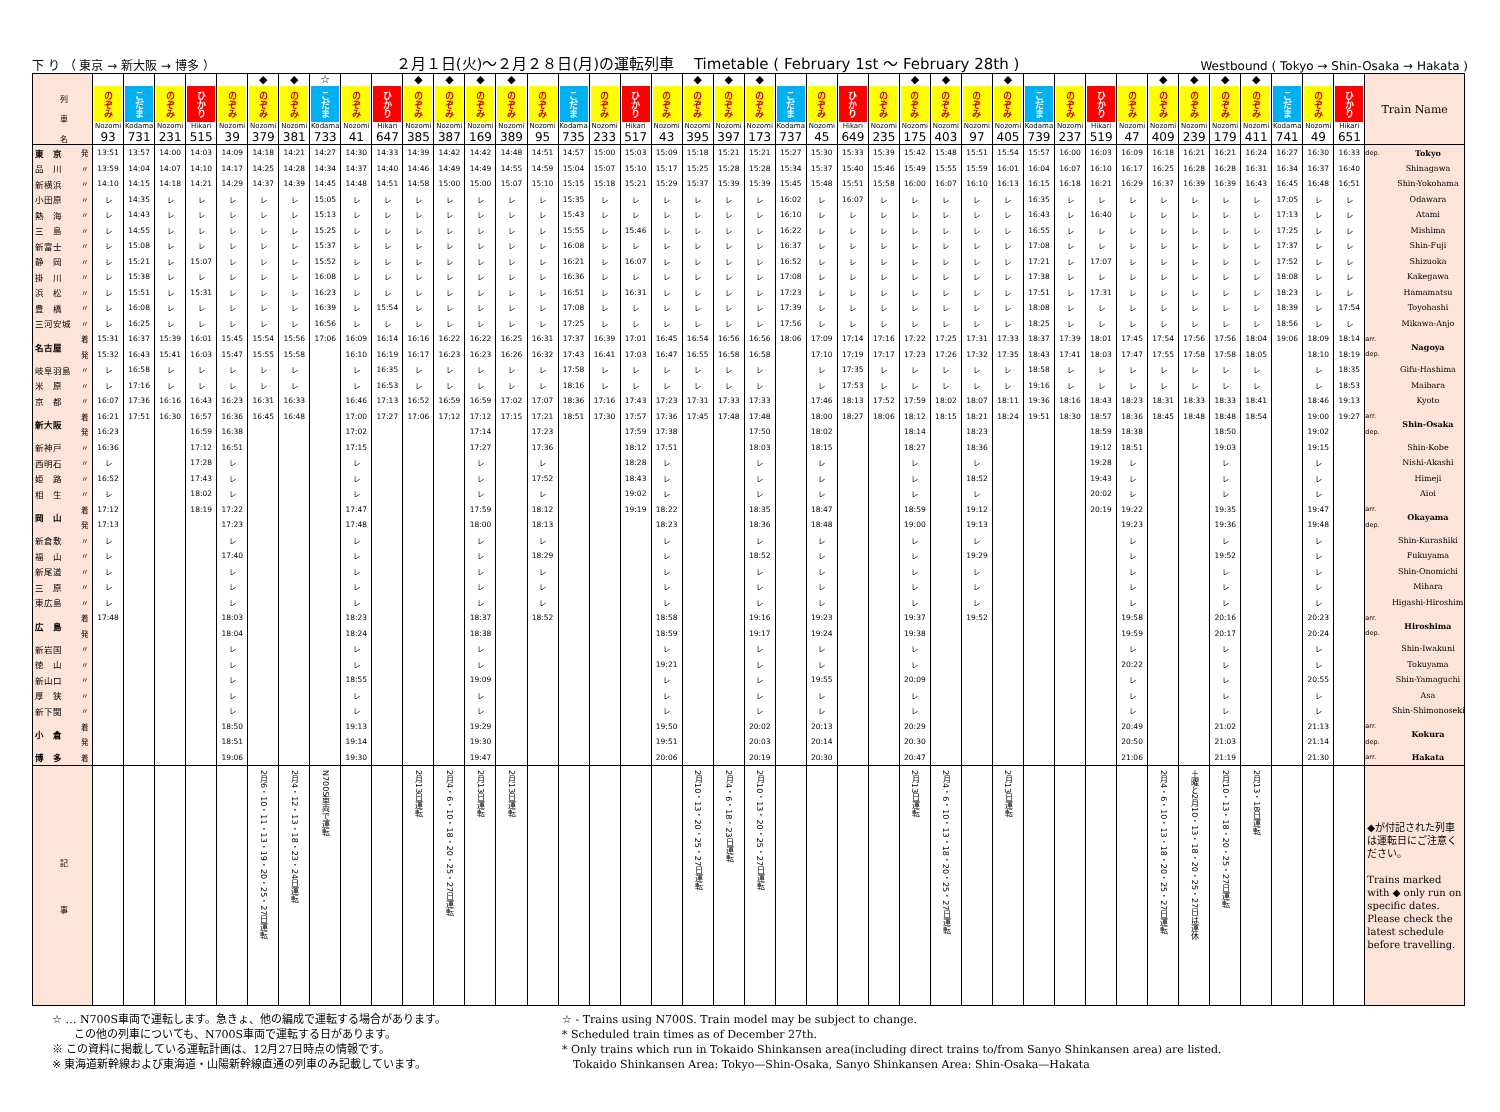下 り （ 東京 → 新大阪 → 博多 ） ２月１日(火)～２月２８日(月)の運転列車　 Timetable ( February 1st 〜 February 28th ) Westbound ( Tokyo → Shin-Osaka → Hakata )
| 列 車 名 | | のぞみ Nozomi 93 | こだま Kodama 731 | のぞみ Nozomi 231 | ひかり Hikari 515 | のぞみ Nozomi 39 | ◆ のぞみ Nozomi 379 | ◆ のぞみ Nozomi 381 | ☆ こだま Kodama 733 | のぞみ Nozomi 41 | ひかり Hikari 647 | ◆ のぞみ Nozomi 385 | ◆ のぞみ Nozomi 387 | ◆ のぞみ Nozomi 169 | ◆ のぞみ Nozomi 389 | のぞみ Nozomi 95 | こだま Kodama 735 | のぞみ Nozomi 233 | ひかり Hikari 517 | のぞみ Nozomi 43 | ◆ のぞみ Nozomi 395 | ◆ のぞみ Nozomi 397 | ◆ のぞみ Nozomi 173 | こだま Kodama 737 | のぞみ Nozomi 45 | ひかり Hikari 649 | のぞみ Nozomi 235 | ◆ のぞみ Nozomi 175 | ◆ のぞみ Nozomi 403 | のぞみ Nozomi 97 | ◆ のぞみ Nozomi 405 | こだま Kodama 739 | のぞみ Nozomi 237 | ひかり Hikari 519 | のぞみ Nozomi 47 | ◆ のぞみ Nozomi 409 | ◆ のぞみ Nozomi 239 | ◆ のぞみ Nozomi 179 | ◆ のぞみ Nozomi 411 | こだま Kodama 741 | のぞみ Nozomi 49 | ひかり Hikari 651 | Train Name | |
| --- | --- | --- | --- | --- | --- | --- | --- | --- | --- | --- | --- | --- | --- | --- | --- | --- | --- | --- | --- | --- | --- | --- | --- | --- | --- | --- | --- | --- | --- | --- | --- | --- | --- | --- | --- | --- | --- | --- | --- | --- | --- | --- | --- | --- |
| 東 京 | 発 | 13:51 | 13:57 | 14:00 | 14:03 | 14:09 | 14:18 | 14:21 | 14:27 | 14:30 | 14:33 | 14:39 | 14:42 | 14:42 | 14:48 | 14:51 | 14:57 | 15:00 | 15:03 | 15:09 | 15:18 | 15:21 | 15:21 | 15:27 | 15:30 | 15:33 | 15:39 | 15:42 | 15:48 | 15:51 | 15:54 | 15:57 | 16:00 | 16:03 | 16:09 | 16:18 | 16:21 | 16:21 | 16:24 | 16:27 | 16:30 | 16:33 | dep. | Tokyo |
| 品 川 | 〃 | 13:59 | 14:04 | 14:07 | 14:10 | 14:17 | 14:25 | 14:28 | 14:34 | 14:37 | 14:40 | 14:46 | 14:49 | 14:49 | 14:55 | 14:59 | 15:04 | 15:07 | 15:10 | 15:17 | 15:25 | 15:28 | 15:28 | 15:34 | 15:37 | 15:40 | 15:46 | 15:49 | 15:55 | 15:59 | 16:01 | 16:04 | 16:07 | 16:10 | 16:17 | 16:25 | 16:28 | 16:28 | 16:31 | 16:34 | 16:37 | 16:40 | | Shinagawa |
| 新横浜 | 〃 | 14:10 | 14:15 | 14:18 | 14:21 | 14:29 | 14:37 | 14:39 | 14:45 | 14:48 | 14:51 | 14:58 | 15:00 | 15:00 | 15:07 | 15:10 | 15:15 | 15:18 | 15:21 | 15:29 | 15:37 | 15:39 | 15:39 | 15:45 | 15:48 | 15:51 | 15:58 | 16:00 | 16:07 | 16:10 | 16:13 | 16:15 | 16:18 | 16:21 | 16:29 | 16:37 | 16:39 | 16:39 | 16:43 | 16:45 | 16:48 | 16:51 | | Shin-Yokohama |
| 小田原 | 〃 | レ | 14:35 | レ | レ | レ | レ | レ | 15:05 | レ | レ | レ | レ | レ | レ | レ | 15:35 | レ | レ | レ | レ | レ | レ | 16:02 | レ | 16:07 | レ | レ | レ | レ | レ | 16:35 | レ | レ | レ | レ | レ | レ | レ | 17:05 | レ | レ | | Odawara |
| 熱 海 | 〃 | レ | 14:43 | レ | レ | レ | レ | レ | 15:13 | レ | レ | レ | レ | レ | レ | レ | 15:43 | レ | レ | レ | レ | レ | レ | 16:10 | レ | レ | レ | レ | レ | レ | レ | 16:43 | レ | 16:40 | レ | レ | レ | レ | レ | 17:13 | レ | レ | | Atami |
| 三 島 | 〃 | レ | 14:55 | レ | レ | レ | レ | レ | 15:25 | レ | レ | レ | レ | レ | レ | レ | 15:55 | レ | 15:46 | レ | レ | レ | レ | 16:22 | レ | レ | レ | レ | レ | レ | レ | 16:55 | レ | レ | レ | レ | レ | レ | レ | 17:25 | レ | レ | | Mishima |
| 新富士 | 〃 | レ | 15:08 | レ | レ | レ | レ | レ | 15:37 | レ | レ | レ | レ | レ | レ | レ | 16:08 | レ | レ | レ | レ | レ | レ | 16:37 | レ | レ | レ | レ | レ | レ | レ | 17:08 | レ | レ | レ | レ | レ | レ | レ | 17:37 | レ | レ | | Shin-Fuji |
| 静 岡 | 〃 | レ | 15:21 | レ | 15:07 | レ | レ | レ | 15:52 | レ | レ | レ | レ | レ | レ | レ | 16:21 | レ | 16:07 | レ | レ | レ | レ | 16:52 | レ | レ | レ | レ | レ | レ | レ | 17:21 | レ | 17:07 | レ | レ | レ | レ | レ | 17:52 | レ | レ | | Shizuoka |
| 掛 川 | 〃 | レ | 15:38 | レ | レ | レ | レ | レ | 16:08 | レ | レ | レ | レ | レ | レ | レ | 16:36 | レ | レ | レ | レ | レ | レ | 17:08 | レ | レ | レ | レ | レ | レ | レ | 17:38 | レ | レ | レ | レ | レ | レ | レ | 18:08 | レ | レ | | Kakegawa |
| 浜 松 | 〃 | レ | 15:51 | レ | 15:31 | レ | レ | レ | 16:23 | レ | レ | レ | レ | レ | レ | レ | 16:51 | レ | 16:31 | レ | レ | レ | レ | 17:23 | レ | レ | レ | レ | レ | レ | レ | 17:51 | レ | 17:31 | レ | レ | レ | レ | レ | 18:23 | レ | レ | | Hamamatsu |
| 豊 橋 | 〃 | レ | 16:08 | レ | レ | レ | レ | レ | 16:39 | レ | 15:54 | レ | レ | レ | レ | レ | 17:08 | レ | レ | レ | レ | レ | レ | 17:39 | レ | レ | レ | レ | レ | レ | レ | 18:08 | レ | レ | レ | レ | レ | レ | レ | 18:39 | レ | 17:54 | | Toyohashi |
| 三河安城 | 〃 | レ | 16:25 | レ | レ | レ | レ | レ | 16:56 | レ | レ | レ | レ | レ | レ | レ | 17:25 | レ | レ | レ | レ | レ | レ | 17:56 | レ | レ | レ | レ | レ | レ | レ | 18:25 | レ | レ | レ | レ | レ | レ | レ | 18:56 | レ | レ | | Mikawa-Anjo |
| 名古屋 | 着 | 15:31 | 16:37 | 15:39 | 16:01 | 15:45 | 15:54 | 15:56 | 17:06 | 16:09 | 16:14 | 16:16 | 16:22 | 16:22 | 16:25 | 16:31 | 17:37 | 16:39 | 17:01 | 16:45 | 16:54 | 16:56 | 16:56 | 18:06 | 17:09 | 17:14 | 17:16 | 17:22 | 17:25 | 17:31 | 17:33 | 18:37 | 17:39 | 18:01 | 17:45 | 17:54 | 17:56 | 17:56 | 18:04 | 19:06 | 18:09 | 18:14 | arr. | Nagoya |
| | 発 | 15:32 | 16:43 | 15:41 | 16:03 | 15:47 | 15:55 | 15:58 | | 16:10 | 16:19 | 16:17 | 16:23 | 16:23 | 16:26 | 16:32 | 17:43 | 16:41 | 17:03 | 16:47 | 16:55 | 16:58 | 16:58 | | 17:10 | 17:19 | 17:17 | 17:23 | 17:26 | 17:32 | 17:35 | 18:43 | 17:41 | 18:03 | 17:47 | 17:55 | 17:58 | 17:58 | 18:05 | | 18:10 | 18:19 | dep. | |
| 岐阜羽島 | 〃 | レ | 16:58 | レ | レ | レ | レ | レ | | レ | 16:35 | レ | レ | レ | レ | レ | 17:58 | レ | レ | レ | レ | レ | レ | | レ | 17:35 | レ | レ | レ | レ | レ | 18:58 | レ | レ | レ | レ | レ | レ | レ | | レ | 18:35 | | Gifu-Hashima |
| 米 原 | 〃 | レ | 17:16 | レ | レ | レ | レ | レ | | レ | 16:53 | レ | レ | レ | レ | レ | 18:16 | レ | レ | レ | レ | レ | レ | | レ | 17:53 | レ | レ | レ | レ | レ | 19:16 | レ | レ | レ | レ | レ | レ | レ | | レ | 18:53 | | Maibara |
| 京 都 | 〃 | 16:07 | 17:36 | 16:16 | 16:43 | 16:23 | 16:31 | 16:33 | | 16:46 | 17:13 | 16:52 | 16:59 | 16:59 | 17:02 | 17:07 | 18:36 | 17:16 | 17:43 | 17:23 | 17:31 | 17:33 | 17:33 | | 17:46 | 18:13 | 17:52 | 17:59 | 18:02 | 18:07 | 18:11 | 19:36 | 18:16 | 18:43 | 18:23 | 18:31 | 18:33 | 18:33 | 18:41 | | 18:46 | 19:13 | | Kyoto |
| 新大阪 | 着 | 16:21 | 17:51 | 16:30 | 16:57 | 16:36 | 16:45 | 16:48 | | 17:00 | 17:27 | 17:06 | 17:12 | 17:12 | 17:15 | 17:21 | 18:51 | 17:30 | 17:57 | 17:36 | 17:45 | 17:48 | 17:48 | | 18:00 | 18:27 | 18:06 | 18:12 | 18:15 | 18:21 | 18:24 | 19:51 | 18:30 | 18:57 | 18:36 | 18:45 | 18:48 | 18:48 | 18:54 | | 19:00 | 19:27 | arr. | Shin-Osaka |
| | 発 | 16:23 | | | 16:59 | 16:38 | | | | 17:02 | | | | 17:14 | | 17:23 | | | 17:59 | 17:38 | | | 17:50 | | 18:02 | | | 18:14 | | 18:23 | | | | 18:59 | 18:38 | | | 18:50 | | | 19:02 | | dep. | |
| 新神戸 | 〃 | 16:36 | | | 17:12 | 16:51 | | | | 17:15 | | | | 17:27 | | 17:36 | | | 18:12 | 17:51 | | | 18:03 | | 18:15 | | | 18:27 | | 18:36 | | | | 19:12 | 18:51 | | | 19:03 | | | 19:15 | | | Shin-Kobe |
| 西明石 | 〃 | レ | | | 17:28 | レ | | | | レ | | | | レ | | レ | | | 18:28 | レ | | | レ | | レ | | | レ | | レ | | | | 19:28 | レ | | | レ | | | レ | | | Nishi-Akashi |
| 姫 路 | 〃 | 16:52 | | | 17:43 | レ | | | | レ | | | | レ | | 17:52 | | | 18:43 | レ | | | レ | | レ | | | レ | | 18:52 | | | | 19:43 | レ | | | レ | | | レ | | | Himeji |
| 相 生 | 〃 | レ | | | 18:02 | レ | | | | レ | | | | レ | | レ | | | 19:02 | レ | | | レ | | レ | | | レ | | レ | | | | 20:02 | レ | | | レ | | | レ | | | Aioi |
| 岡 山 | 着 | 17:12 | | | 18:19 | 17:22 | | | | 17:47 | | | | 17:59 | | 18:12 | | | 19:19 | 18:22 | | | 18:35 | | 18:47 | | | 18:59 | | 19:12 | | | | 20:19 | 19:22 | | | 19:35 | | | 19:47 | | arr. | Okayama |
| | 発 | 17:13 | | | | 17:23 | | | | 17:48 | | | | 18:00 | | 18:13 | | | | 18:23 | | | 18:36 | | 18:48 | | | 19:00 | | 19:13 | | | | | 19:23 | | | 19:36 | | | 19:48 | | dep. | |
| 新倉敷 | 〃 | レ | | | | レ | | | | レ | | | | レ | | レ | | | | レ | | | レ | | レ | | | レ | | レ | | | | | レ | | | レ | | | レ | | | Shin-Kurashiki |
| 福 山 | 〃 | レ | | | | 17:40 | | | | レ | | | | レ | | 18:29 | | | | レ | | | 18:52 | | レ | | | レ | | 19:29 | | | | | レ | | | 19:52 | | | レ | | | Fukuyama |
| 新尾道 | 〃 | レ | | | | レ | | | | レ | | | | レ | | レ | | | | レ | | | レ | | レ | | | レ | | レ | | | | | レ | | | レ | | | レ | | | Shin-Onomichi |
| 三 原 | 〃 | レ | | | | レ | | | | レ | | | | レ | | レ | | | | レ | | | レ | | レ | | | レ | | レ | | | | | レ | | | レ | | | レ | | | Mihara |
| 東広島 | 〃 | レ | | | | レ | | | | レ | | | | レ | | レ | | | | レ | | | レ | | レ | | | レ | | レ | | | | | レ | | | レ | | | レ | | | Higashi-Hiroshima |
| 広 島 | 着 | 17:48 | | | | 18:03 | | | | 18:23 | | | | 18:37 | | 18:52 | | | | 18:58 | | | 19:16 | | 19:23 | | | 19:37 | | 19:52 | | | | | 19:58 | | | 20:16 | | | 20:23 | | arr. | Hiroshima |
| | 発 | | | | | 18:04 | | | | 18:24 | | | | 18:38 | | | | | | 18:59 | | | 19:17 | | 19:24 | | | 19:38 | | | | | | | 19:59 | | | 20:17 | | | 20:24 | | dep. | |
| 新岩国 | 〃 | | | | | レ | | | | レ | | | | レ | | | | | | レ | | | レ | | レ | | | レ | | | | | | | レ | | | レ | | | レ | | | Shin-Iwakuni |
| 徳 山 | 〃 | | | | | レ | | | | レ | | | | レ | | | | | | 19:21 | | | レ | | レ | | | レ | | | | | | | 20:22 | | | レ | | | レ | | | Tokuyama |
| 新山口 | 〃 | | | | | レ | | | | 18:55 | | | | 19:09 | | | | | | レ | | | レ | | 19:55 | | | 20:09 | | | | | | | レ | | | レ | | | 20:55 | | | Shin-Yamaguchi |
| 厚 狭 | 〃 | | | | | レ | | | | レ | | | | レ | | | | | | レ | | | レ | | レ | | | レ | | | | | | | レ | | | レ | | | レ | | | Asa |
| 新下関 | 〃 | | | | | レ | | | | レ | | | | レ | | | | | | レ | | | レ | | レ | | | レ | | | | | | | レ | | | レ | | | レ | | | Shin-Shimonoseki |
| 小 倉 | 着 | | | | | 18:50 | | | | 19:13 | | | | 19:29 | | | | | | 19:50 | | | 20:02 | | 20:13 | | | 20:29 | | | | | | | 20:49 | | | 21:02 | | | 21:13 | | arr. | Kokura |
| | 発 | | | | | 18:51 | | | | 19:14 | | | | 19:30 | | | | | | 19:51 | | | 20:03 | | 20:14 | | | 20:30 | | | | | | | 20:50 | | | 21:03 | | | 21:14 | | dep. | |
| 博 多 | 着 | | | | | 19:06 | | | | 19:30 | | | | 19:47 | | | | | | 20:06 | | | 20:19 | | 20:30 | | | 20:47 | | | | | | | 21:06 | | | 21:19 | | | 21:30 | | arr. | Hakata |
| 記 事 | | | | | | | 2月6・10・11・13・19・20・25・27日運転 | 2月4・12・13・18・23・24日運転 | N700S車両で運転 | | | 2月13日運転 | 2月4・6・10・18・20・25・27日運転 | 2月13日運転 | 2月13日運転 | | | | | | 2月10・13・20・25・27日運転 | 2月4・6・18・23日運転 | 2月10・13・20・25・27日運転 | | | | | 2月13日運転 | 2月4・6・10・13・18・20・25・27日運転 | | 2月13日運転 | | | | | 2月4・6・10・13・18・20・25・27日運転 | 土曜と2月10・13・18・20・25・27日は運休 | 2月10・13・18・20・25・27日運転 | 2月13・18日運転 | | | | ◆が付記された列車は運転日にご注意ください。 Trains marked with ◆ only run on specific dates. Please check the latest schedule before travelling. | |
☆ … N700S車両で運転します。急きょ、他の編成で運転する場合があります。
　　この他の列車についても、N700S車両で運転する日があります。
※ この資料に掲載している運転計画は、12月27日時点の情報です。
※ 東海道新幹線および東海道・山陽新幹線直通の列車のみ記載しています。
☆ - Trains using N700S. Train model may be subject to change.
* Scheduled train times as of December 27th.
* Only trains which run in Tokaido Shinkansen area(including direct trains to/from Sanyo Shinkansen area) are listed.
　Tokaido Shinkansen Area: Tokyo—Shin-Osaka, Sanyo Shinkansen Area: Shin-Osaka—Hakata